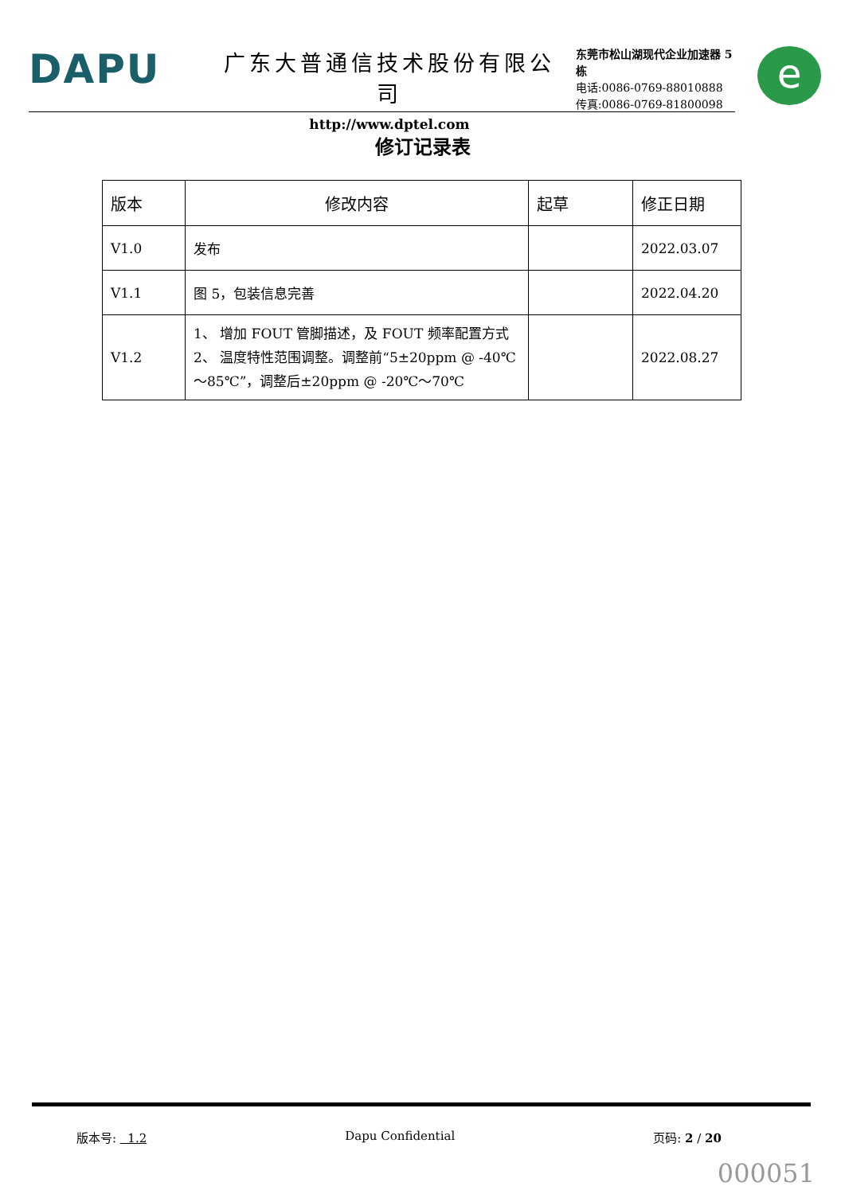DAPU
广东大普通信技术股份有限公司
http://www.dptel.com
东莞市松山湖现代企业加速器 5 栋
电话:0086-0769-88010888
传真:0086-0769-81800098
e
修订记录表
| 版本 | 修改内容 | 起草 | 修正日期 |
| --- | --- | --- | --- |
| V1.0 | 发布 | | 2022.03.07 |
| V1.1 | 图 5，包装信息完善 | | 2022.04.20 |
| V1.2 | 1、 增加 FOUT 管脚描述，及 FOUT 频率配置方式 2、 温度特性范围调整。调整前“5±20ppm @ -40℃～85℃”，调整后±20ppm @ -20℃～70℃ | | 2022.08.27 |
版本号: 1.2 Dapu Confidential 页码: 2 / 20
000051